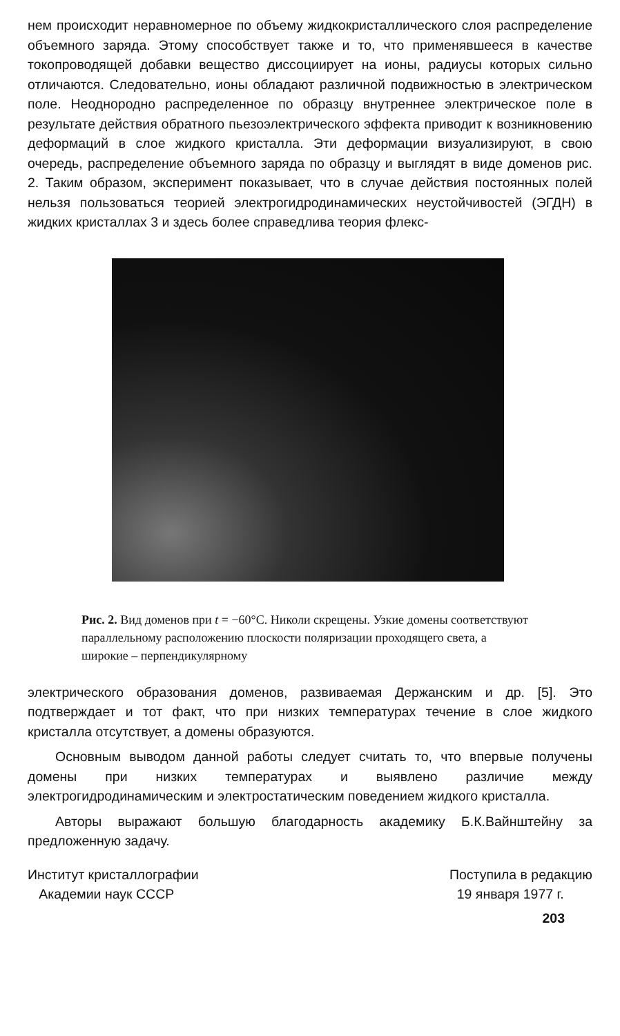нем происходит неравномерное по объему жидкокристаллического слоя распределение объемного заряда. Этому способствует также и то, что применявшееся в качестве токопроводящей добавки вещество диссоциирует на ионы, радиусы которых сильно отличаются. Следовательно, ионы обладают различной подвижностью в электрическом поле. Неоднородно распределенное по образцу внутреннее электрическое поле в результате действия обратного пьезоэлектрического эффекта приводит к возникновению деформаций в слое жидкого кристалла. Эти деформации визуализируют, в свою очередь, распределение объемного заряда по образцу и выглядят в виде доменов рис. 2. Таким образом, эксперимент показывает, что в случае действия постоянных полей нельзя пользоваться теорией электрогидродинамических неустойчивостей (ЭГДН) в жидких кристаллах 3 и здесь более справедлива теория флекс-
Рис. 2. Вид доменов при t = −60°С. Николи скрещены. Узкие домены соответствуют параллельному расположению плоскости поляризации проходящего света, а широкие – перпендикулярному
электрического образования доменов, развиваемая Держанским и др. [5]. Это подтверждает и тот факт, что при низких температурах течение в слое жидкого кристалла отсутствует, а домены образуются.
Основным выводом данной работы следует считать то, что впервые получены домены при низких температурах и выявлено различие между электрогидродинамическим и электростатическим поведением жидкого кристалла.
Авторы выражают большую благодарность академику Б.К.Вайнштейну за предложенную задачу.
Институт кристаллографии
Академии наук СССР
Поступила в редакцию
19 января 1977 г.
203